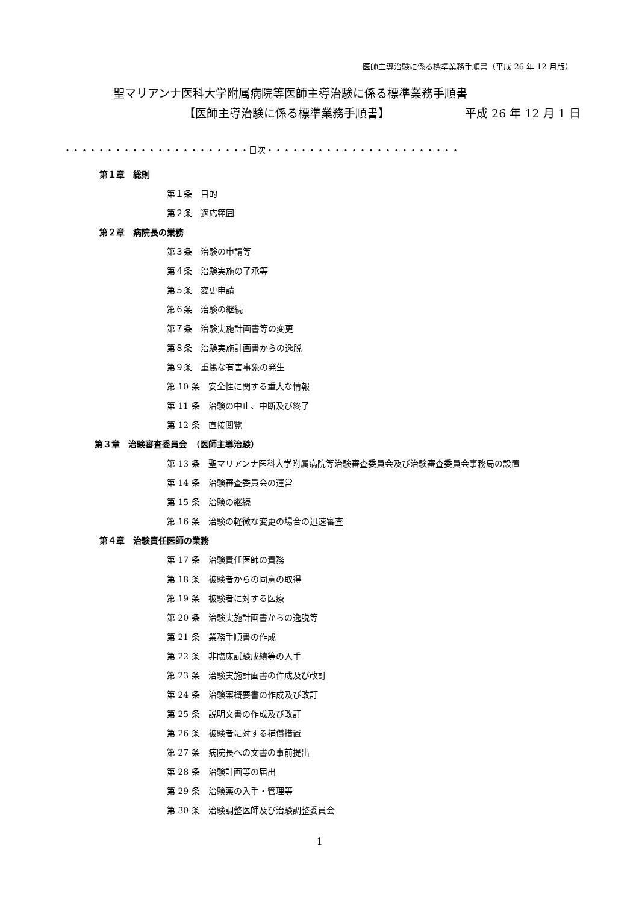医師主導治験に係る標準業務手順書（平成 26 年 12 月版）
聖マリアンナ医科大学附属病院等医師主導治験に係る標準業務手順書
【医師主導治験に係る標準業務手順書】 平成 26 年 12 月 1 日
・・・・・・・・・・・・・・・・・・・・・・目次・・・・・・・・・・・・・・・・・・・・・・・
第１章　総則
第１条　目的
第２条　適応範囲
第２章　病院長の業務
第３条　治験の申請等
第４条　治験実施の了承等
第５条　変更申請
第６条　治験の継続
第７条　治験実施計画書等の変更
第８条　治験実施計画書からの逸脱
第９条　重篤な有害事象の発生
第 10 条　安全性に関する重大な情報
第 11 条　治験の中止、中断及び終了
第 12 条　直接閲覧
第３章　治験審査委員会　（医師主導治験）
第 13 条　聖マリアンナ医科大学附属病院等治験審査委員会及び治験審査委員会事務局の設置
第 14 条　治験審査委員会の運営
第 15 条　治験の継続
第 16 条　治験の軽微な変更の場合の迅速審査
第４章　治験責任医師の業務
第 17 条　治験責任医師の責務
第 18 条　被験者からの同意の取得
第 19 条　被験者に対する医療
第 20 条　治験実施計画書からの逸脱等
第 21 条　業務手順書の作成
第 22 条　非臨床試験成績等の入手
第 23 条　治験実施計画書の作成及び改訂
第 24 条　治験薬概要書の作成及び改訂
第 25 条　説明文書の作成及び改訂
第 26 条　被験者に対する補償措置
第 27 条　病院長への文書の事前提出
第 28 条　治験計画等の届出
第 29 条　治験薬の入手・管理等
第 30 条　治験調整医師及び治験調整委員会
1